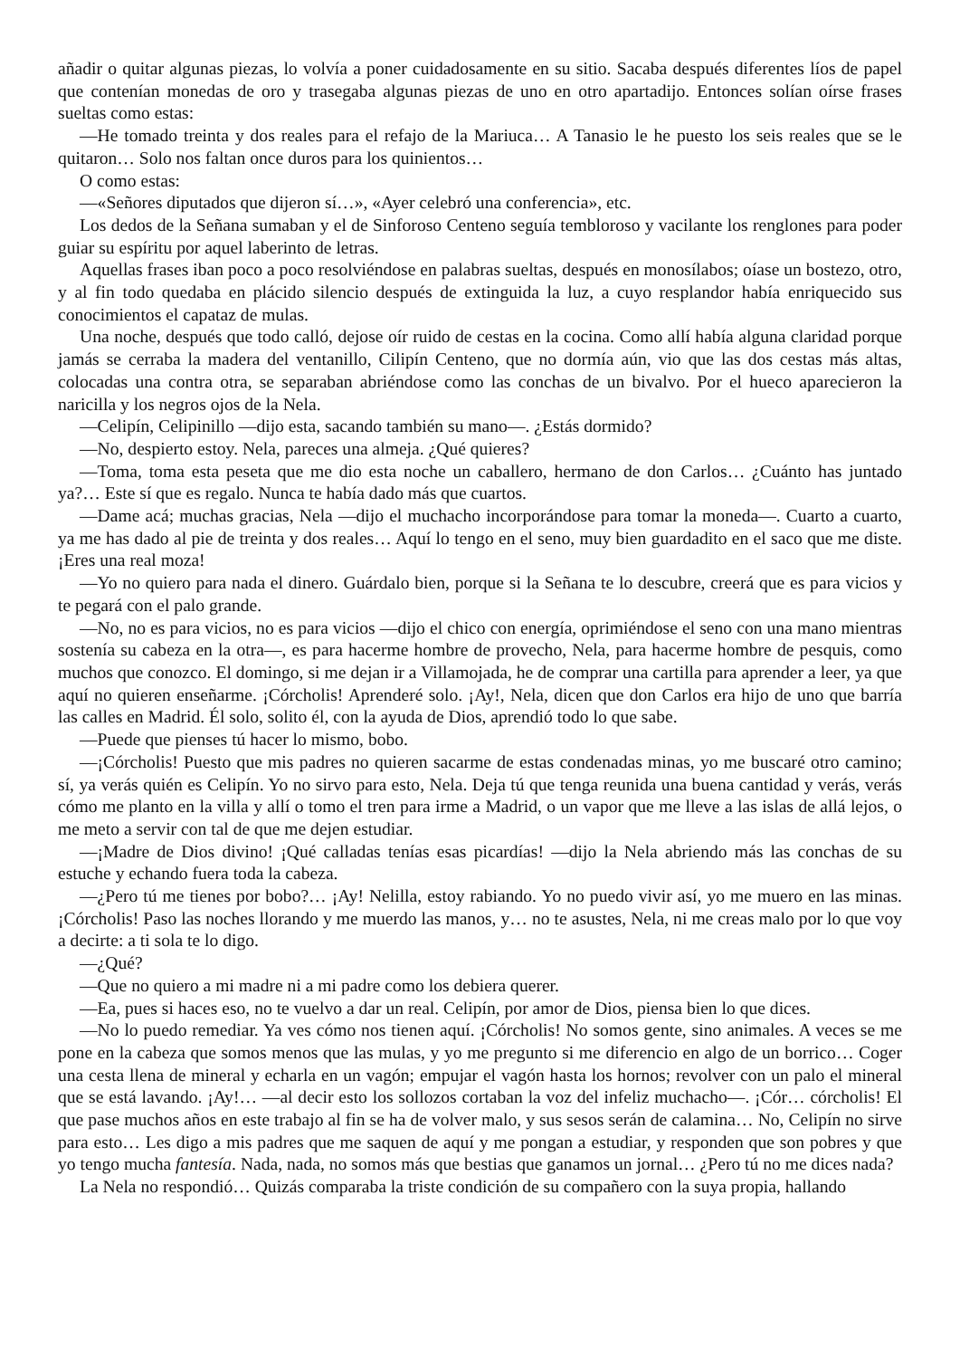añadir o quitar algunas piezas, lo volvía a poner cuidadosamente en su sitio. Sacaba después diferentes líos de papel que contenían monedas de oro y trasegaba algunas piezas de uno en otro apartadijo. Entonces solían oírse frases sueltas como estas:
—He tomado treinta y dos reales para el refajo de la Mariuca… A Tanasio le he puesto los seis reales que se le quitaron… Solo nos faltan once duros para los quinientos…
O como estas:
—«Señores diputados que dijeron sí…», «Ayer celebró una conferencia», etc.
Los dedos de la Señana sumaban y el de Sinforoso Centeno seguía tembloroso y vacilante los renglones para poder guiar su espíritu por aquel laberinto de letras.
Aquellas frases iban poco a poco resolviéndose en palabras sueltas, después en monosílabos; oíase un bostezo, otro, y al fin todo quedaba en plácido silencio después de extinguida la luz, a cuyo resplandor había enriquecido sus conocimientos el capataz de mulas.
Una noche, después que todo calló, dejose oír ruido de cestas en la cocina. Como allí había alguna claridad porque jamás se cerraba la madera del ventanillo, Cilipín Centeno, que no dormía aún, vio que las dos cestas más altas, colocadas una contra otra, se separaban abriéndose como las conchas de un bivalvo. Por el hueco aparecieron la naricilla y los negros ojos de la Nela.
—Celipín, Celipinillo —dijo esta, sacando también su mano—. ¿Estás dormido?
—No, despierto estoy. Nela, pareces una almeja. ¿Qué quieres?
—Toma, toma esta peseta que me dio esta noche un caballero, hermano de don Carlos… ¿Cuánto has juntado ya?… Este sí que es regalo. Nunca te había dado más que cuartos.
—Dame acá; muchas gracias, Nela —dijo el muchacho incorporándose para tomar la moneda—. Cuarto a cuarto, ya me has dado al pie de treinta y dos reales… Aquí lo tengo en el seno, muy bien guardadito en el saco que me diste. ¡Eres una real moza!
—Yo no quiero para nada el dinero. Guárdalo bien, porque si la Señana te lo descubre, creerá que es para vicios y te pegará con el palo grande.
—No, no es para vicios, no es para vicios —dijo el chico con energía, oprimiéndose el seno con una mano mientras sostenía su cabeza en la otra—, es para hacerme hombre de provecho, Nela, para hacerme hombre de pesquis, como muchos que conozco. El domingo, si me dejan ir a Villamojada, he de comprar una cartilla para aprender a leer, ya que aquí no quieren enseñarme. ¡Córcholis! Aprenderé solo. ¡Ay!, Nela, dicen que don Carlos era hijo de uno que barría las calles en Madrid. Él solo, solito él, con la ayuda de Dios, aprendió todo lo que sabe.
—Puede que pienses tú hacer lo mismo, bobo.
—¡Córcholis! Puesto que mis padres no quieren sacarme de estas condenadas minas, yo me buscaré otro camino; sí, ya verás quién es Celipín. Yo no sirvo para esto, Nela. Deja tú que tenga reunida una buena cantidad y verás, verás cómo me planto en la villa y allí o tomo el tren para irme a Madrid, o un vapor que me lleve a las islas de allá lejos, o me meto a servir con tal de que me dejen estudiar.
—¡Madre de Dios divino! ¡Qué calladas tenías esas picardías! —dijo la Nela abriendo más las conchas de su estuche y echando fuera toda la cabeza.
—¿Pero tú me tienes por bobo?… ¡Ay! Nelilla, estoy rabiando. Yo no puedo vivir así, yo me muero en las minas. ¡Córcholis! Paso las noches llorando y me muerdo las manos, y… no te asustes, Nela, ni me creas malo por lo que voy a decirte: a ti sola te lo digo.
—¿Qué?
—Que no quiero a mi madre ni a mi padre como los debiera querer.
—Ea, pues si haces eso, no te vuelvo a dar un real. Celipín, por amor de Dios, piensa bien lo que dices.
—No lo puedo remediar. Ya ves cómo nos tienen aquí. ¡Córcholis! No somos gente, sino animales. A veces se me pone en la cabeza que somos menos que las mulas, y yo me pregunto si me diferencio en algo de un borrico… Coger una cesta llena de mineral y echarla en un vagón; empujar el vagón hasta los hornos; revolver con un palo el mineral que se está lavando. ¡Ay!… —al decir esto los sollozos cortaban la voz del infeliz muchacho—. ¡Cór… córcholis! El que pase muchos años en este trabajo al fin se ha de volver malo, y sus sesos serán de calamina… No, Celipín no sirve para esto… Les digo a mis padres que me saquen de aquí y me pongan a estudiar, y responden que son pobres y que yo tengo mucha fantesía. Nada, nada, no somos más que bestias que ganamos un jornal… ¿Pero tú no me dices nada?
La Nela no respondió… Quizás comparaba la triste condición de su compañero con la suya propia, hallando